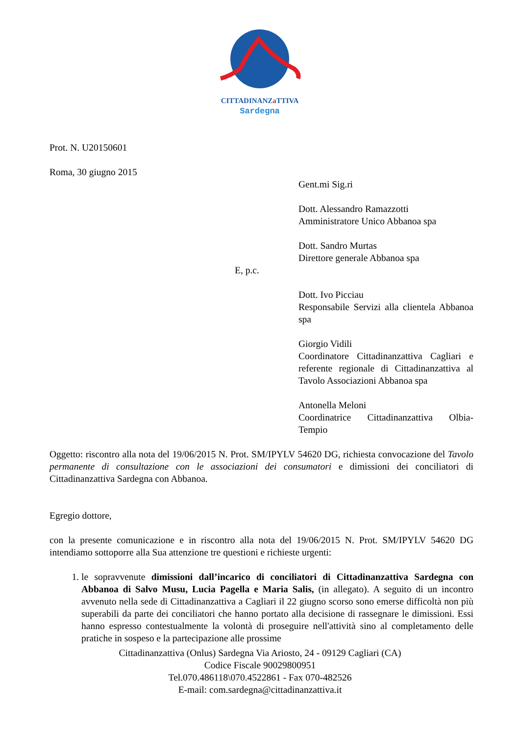CITTADINANZa TTIVA
Sardegna
Prot. N. U20150601
Roma, 30 giugno 2015
Gent.mi Sig.ri
Dott. Alessandro Ramazzotti
Amministratore Unico Abbanoa spa
Dott. Sandro Murtas
Direttore generale Abbanoa spa
E, p.c.
Dott. Ivo Picciau
Responsabile Servizi alla clientela Abbanoa spa
Giorgio Vidili
Coordinatore Cittadinanzattiva Cagliari e referente regionale di Cittadinanzattiva al Tavolo Associazioni Abbanoa spa
Antonella Meloni
Coordinatrice Cittadinanzattiva Olbia-Tempio
Oggetto: riscontro alla nota del 19/06/2015 N. Prot. SM/IPYLV 54620 DG, richiesta convocazione del Tavolo permanente di consultazione con le associazioni dei consumatori e dimissioni dei conciliatori di Cittadinanzattiva Sardegna con Abbanoa.
Egregio dottore,
con la presente comunicazione e in riscontro alla nota del 19/06/2015 N. Prot. SM/IPYLV 54620 DG intendiamo sottoporre alla Sua attenzione tre questioni e richieste urgenti:
1. le sopravvenute dimissioni dall’incarico di conciliatori di Cittadinanzattiva Sardegna con Abbanoa di Salvo Musu, Lucia Pagella e Maria Salis, (in allegato). A seguito di un incontro avvenuto nella sede di Cittadinanzattiva a Cagliari il 22 giugno scorso sono emerse difficoltà non più superabili da parte dei conciliatori che hanno portato alla decisione di rassegnare le dimissioni. Essi hanno espresso contestualmente la volontà di proseguire nell'attività sino al completamento delle pratiche in sospeso e la partecipazione alle prossime
Cittadinanzattiva (Onlus) Sardegna Via Ariosto, 24 - 09129 Cagliari (CA)
Codice Fiscale 90029800951
Tel.070.486118\070.4522861 - Fax 070-482526
E-mail: com.sardegna@cittadinanzattiva.it